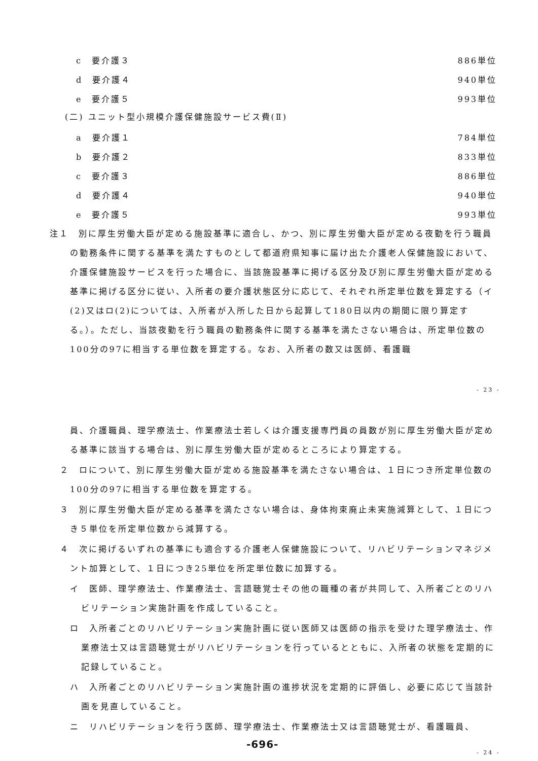c　要介護３ 886単位
d　要介護４ 940単位
e　要介護５ 993単位
(二) ユニット型小規模介護保健施設サービス費(Ⅱ)
a　要介護１ 784単位
b　要介護２ 833単位
c　要介護３ 886単位
d　要介護４ 940単位
e　要介護５ 993単位
注１　別に厚生労働大臣が定める施設基準に適合し、かつ、別に厚生労働大臣が定める夜勤を行う職員の勤務条件に関する基準を満たすものとして都道府県知事に届け出た介護老人保健施設において、介護保健施設サービスを行った場合に、当該施設基準に掲げる区分及び別に厚生労働大臣が定める基準に掲げる区分に従い、入所者の要介護状態区分に応じて、それぞれ所定単位数を算定する（イ(2)又はロ(2)については、入所者が入所した日から起算して180日以内の期間に限り算定する。）。ただし、当該夜勤を行う職員の勤務条件に関する基準を満たさない場合は、所定単位数の100分の97に相当する単位数を算定する。なお、入所者の数又は医師、看護職
- 23 -
員、介護職員、理学療法士、作業療法士若しくは介護支援専門員の員数が別に厚生労働大臣が定める基準に該当する場合は、別に厚生労働大臣が定めるところにより算定する。
２　ロについて、別に厚生労働大臣が定める施設基準を満たさない場合は、１日につき所定単位数の100分の97に相当する単位数を算定する。
３　別に厚生労働大臣が定める基準を満たさない場合は、身体拘束廃止未実施減算として、１日につき５単位を所定単位数から減算する。
４　次に掲げるいずれの基準にも適合する介護老人保健施設について、リハビリテーションマネジメント加算として、１日につき25単位を所定単位数に加算する。
イ　医師、理学療法士、作業療法士、言語聴覚士その他の職種の者が共同して、入所者ごとのリハビリテーション実施計画を作成していること。
ロ　入所者ごとのリハビリテーション実施計画に従い医師又は医師の指示を受けた理学療法士、作業療法士又は言語聴覚士がリハビリテーションを行っているとともに、入所者の状態を定期的に記録していること。
ハ　入所者ごとのリハビリテーション実施計画の進捗状況を定期的に評価し、必要に応じて当該計画を見直していること。
ニ　リハビリテーションを行う医師、理学療法士、作業療法士又は言語聴覚士が、看護職員、
-696-
- 24 -